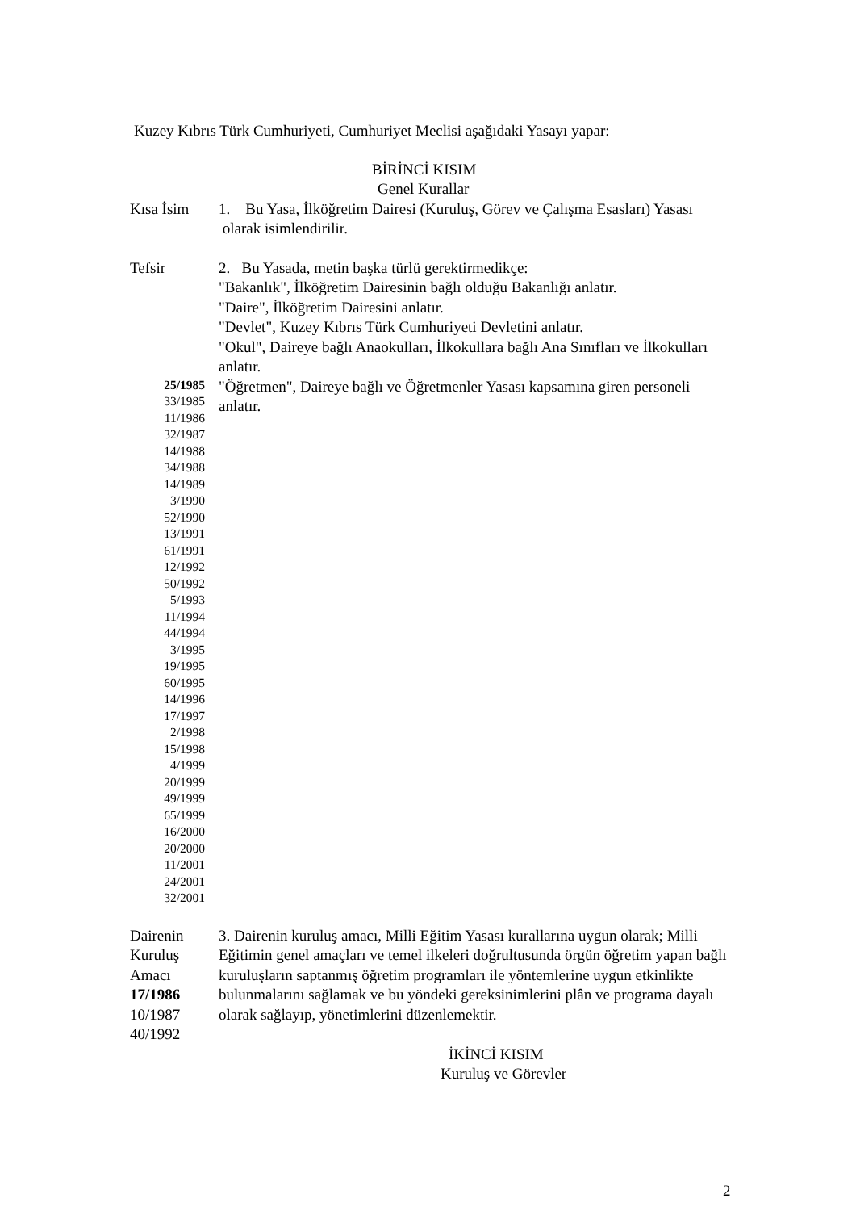Kuzey Kıbrıs Türk Cumhuriyeti, Cumhuriyet Meclisi aşağıdaki Yasayı yapar:
BİRİNCİ KISIM
Genel Kurallar
Kısa İsim 1. Bu Yasa, İlköğretim Dairesi (Kuruluş, Görev ve Çalışma Esasları) Yasası olarak isimlendirilir.
Tefsir 2. Bu Yasada, metin başka türlü gerektirmedikçe:
"Bakanlık", İlköğretim Dairesinin bağlı olduğu Bakanlığı anlatır.
"Daire", İlköğretim Dairesini anlatır.
"Devlet", Kuzey Kıbrıs Türk Cumhuriyeti Devletini anlatır.
"Okul", Daireye bağlı Anaokulları, İlkokullara bağlı Ana Sınıfları ve İlkokulları anlatır.
25/1985
33/1985
11/1986
32/1987
14/1988
34/1988
14/1989
3/1990
52/1990
13/1991
61/1991
12/1992
50/1992
5/1993
11/1994
44/1994
3/1995
19/1995
60/1995
14/1996
17/1997
2/1998
15/1998
4/1999
20/1999
49/1999
65/1999
16/2000
20/2000
11/2001
24/2001
32/2001
"Öğretmen", Daireye bağlı ve Öğretmenler Yasası kapsamına giren personeli anlatır.
Dairenin
Kuruluş
Amacı
17/1986
10/1987
40/1992
3. Dairenin kuruluş amacı, Milli Eğitim Yasası kurallarına uygun olarak; Milli Eğitimin genel amaçları ve temel ilkeleri doğrultusunda örgün öğretim yapan bağlı kuruluşların saptanmış öğretim programları ile yöntemlerine uygun etkinlikte bulunmalarını sağlamak ve bu yöndeki gereksinimlerini plân ve programa dayalı olarak sağlayıp, yönetimlerini düzenlemektir.
İKİNCİ KISIM
Kuruluş ve Görevler
2